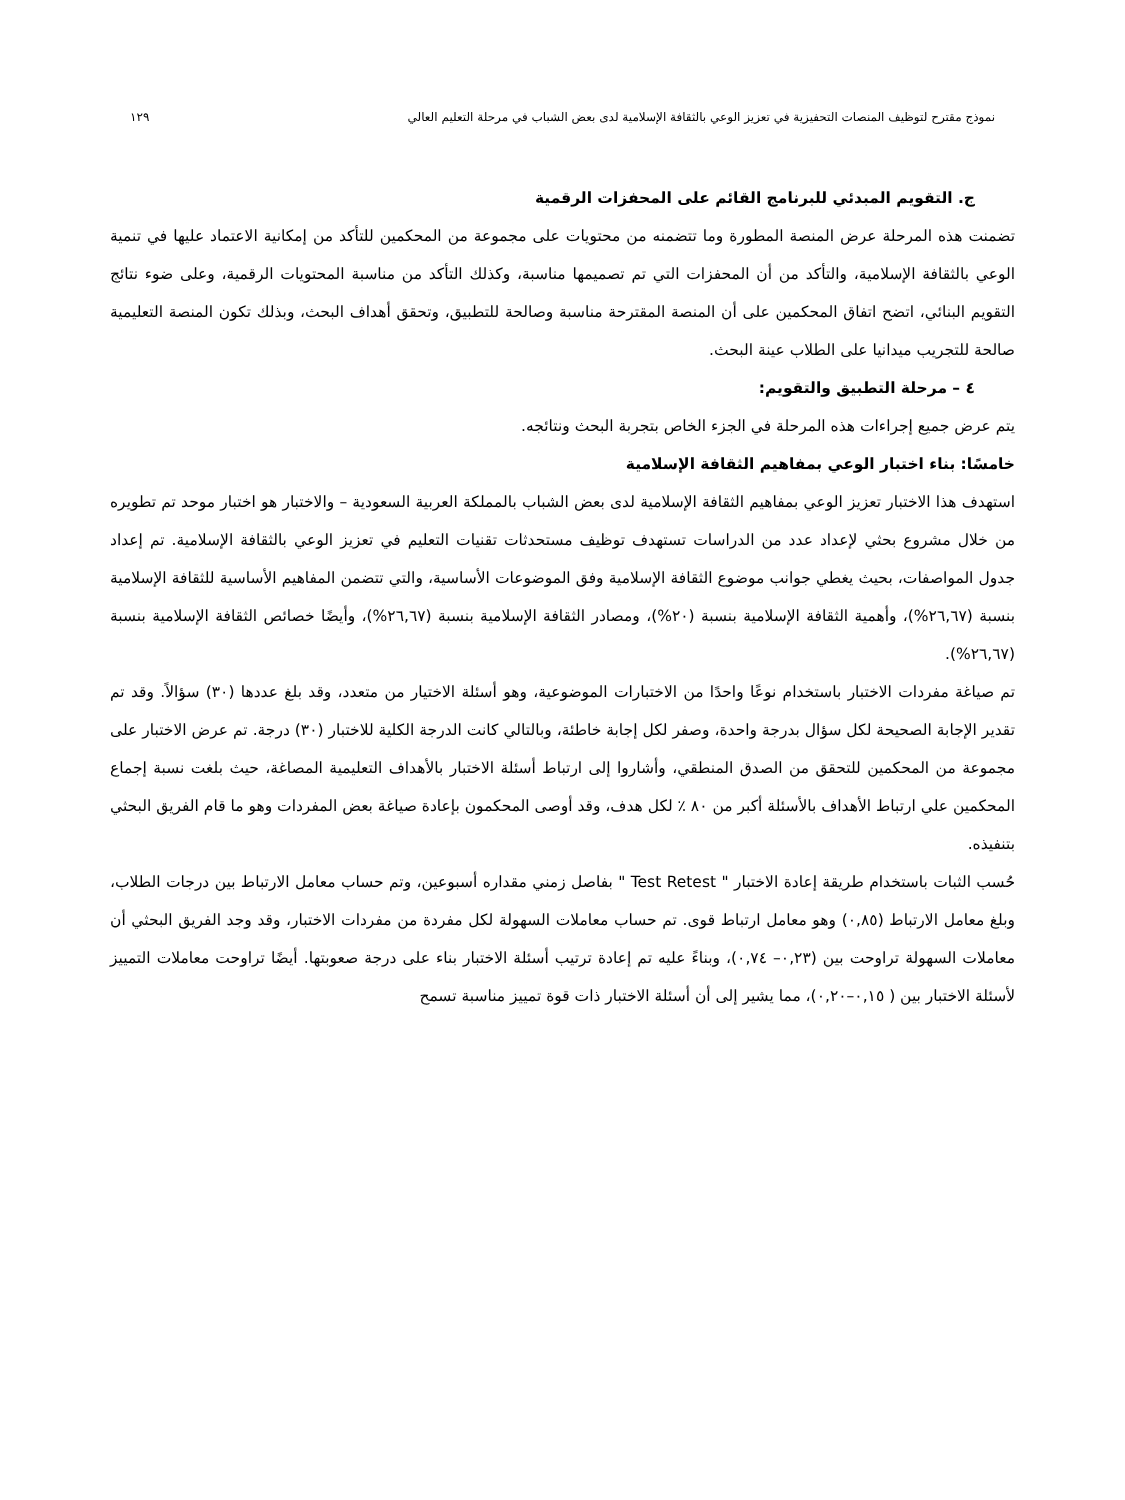نموذج مقترح لتوظيف المنصات التحفيزية في تعزيز الوعي بالثقافة الإسلامية لدى بعض الشباب في مرحلة التعليم العالي ١٢٩
ج. التقويم المبدئي للبرنامج القائم على المحفزات الرقمية
تضمنت هذه المرحلة عرض المنصة المطورة وما تتضمنه من محتويات على مجموعة من المحكمين للتأكد من إمكانية الاعتماد عليها في تنمية الوعي بالثقافة الإسلامية، والتأكد من أن المحفزات التي تم تصميمها مناسبة، وكذلك التأكد من مناسبة المحتويات الرقمية، وعلى ضوء نتائج التقويم البنائي، اتضح اتفاق المحكمين على أن المنصة المقترحة مناسبة وصالحة للتطبيق، وتحقق أهداف البحث، وبذلك تكون المنصة التعليمية صالحة للتجريب ميدانيا على الطلاب عينة البحث.
٤ – مرحلة التطبيق والتقويم:
يتم عرض جميع إجراءات هذه المرحلة في الجزء الخاص بتجربة البحث ونتائجه.
خامسًا: بناء اختبار الوعي بمفاهيم الثقافة الإسلامية
استهدف هذا الاختبار تعزيز الوعي بمفاهيم الثقافة الإسلامية لدى بعض الشباب بالمملكة العربية السعودية – والاختبار هو اختبار موحد تم تطويره من خلال مشروع بحثي لإعداد عدد من الدراسات تستهدف توظيف مستحدثات تقنيات التعليم في تعزيز الوعي بالثقافة الإسلامية. تم إعداد جدول المواصفات، بحيث يغطي جوانب موضوع الثقافة الإسلامية وفق الموضوعات الأساسية، والتي تتضمن المفاهيم الأساسية للثقافة الإسلامية بنسبة (٢٦,٦٧%)، وأهمية الثقافة الإسلامية بنسبة (٢٠%)، ومصادر الثقافة الإسلامية بنسبة (٢٦,٦٧%)، وأيضًا خصائص الثقافة الإسلامية بنسبة (٢٦,٦٧%).
تم صياغة مفردات الاختبار باستخدام نوعًا واحدًا من الاختبارات الموضوعية، وهو أسئلة الاختيار من متعدد، وقد بلغ عددها (٣٠) سؤالاً. وقد تم تقدير الإجابة الصحيحة لكل سؤال بدرجة واحدة، وصفر لكل إجابة خاطئة، وبالتالي كانت الدرجة الكلية للاختبار (٣٠) درجة. تم عرض الاختبار على مجموعة من المحكمين للتحقق من الصدق المنطقي، وأشاروا إلى ارتباط أسئلة الاختبار بالأهداف التعليمية المصاغة، حيث بلغت نسبة إجماع المحكمين علي ارتباط الأهداف بالأسئلة أكبر من ٨٠ ٪ لكل هدف، وقد أوصى المحكمون بإعادة صياغة بعض المفردات وهو ما قام الفريق البحثي بتنفيذه.
حُسب الثبات باستخدام طريقة إعادة الاختبار " Test Retest " بفاصل زمني مقداره أسبوعين، وتم حساب معامل الارتباط بين درجات الطلاب، وبلغ معامل الارتباط (٠,٨٥) وهو معامل ارتباط قوى. تم حساب معاملات السهولة لكل مفردة من مفردات الاختبار، وقد وجد الفريق البحثي أن معاملات السهولة تراوحت بين (٠,٢٣– ٠,٧٤)، وبناءً عليه تم إعادة ترتيب أسئلة الاختبار بناء على درجة صعوبتها. أيضًا تراوحت معاملات التمييز لأسئلة الاختبار بين ( ٠,١٥–٠,٢٠)، مما يشير إلى أن أسئلة الاختبار ذات قوة تمييز مناسبة تسمح